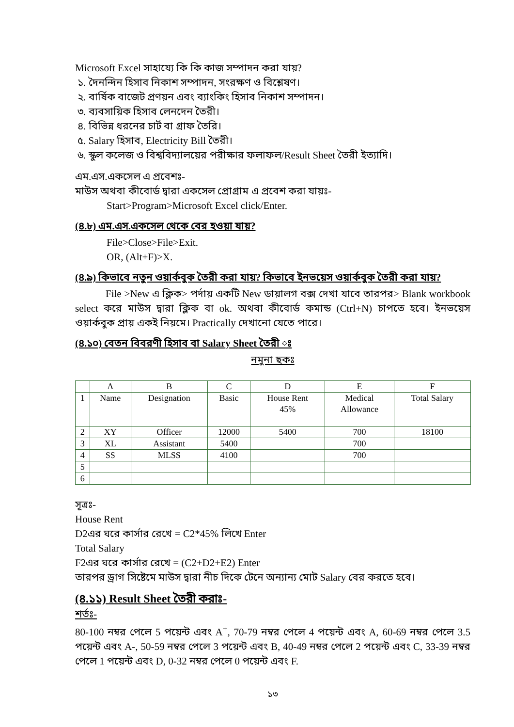Microsoft Excel সাহায্যে কি কি কাজ সম্পাদন করা যায়?
১. দৈনন্দিন হিসাব নিকাশ সম্পাদন, সংরক্ষণ ও বিশ্লেষণ।
২. বার্ষিক বাজেট প্রণয়ন এবং ব্যাংকিং হিসাব নিকাশ সম্পাদন।
৩. ব্যবসায়িক হিসাব লেনদেন তৈরী।
৪. বিভিন্ন ধরনের চার্ট বা গ্রাফ তৈরি।
৫. Salary হিসাব, Electricity Bill তৈরী।
৬. স্কুল কলেজ ও বিশ্ববিদ্যালয়ের পরীক্ষার ফলাফল/Result Sheet তৈরী ইত্যাদি।
এম.এস.একসেল এ প্রবেশঃ-
মাউস অথবা কীবোর্ড দ্বারা একসেল প্রোগ্রাম এ প্রবেশ করা যায়ঃ-
Start>Program>Microsoft Excel click/Enter.
(৪.৮) এম.এস.একসেল থেকে বের হওয়া যায়?
File>Close>File>Exit.
OR, (Alt+F)>X.
(৪.৯) কিভাবে নতুন ওয়ার্কবুক তৈরী করা যায়? কিভাবে ইনভয়েস ওয়ার্কবুক তৈরী করা যায়?
   File >New এ ক্লিক> পর্দায় একটি New ডায়ালগ বক্স দেখা যাবে তারপর> Blank workbook select করে মাউস দ্বারা ক্লিক বা ok. অথবা কীবোর্ড কমান্ড (Ctrl+N) চাপতে হবে। ইনভয়েস ওয়ার্কবুক প্রায় একই নিয়মে। Practically দেখানো যেতে পারে।
(৪.১০) বেতন বিবরণী হিসাব বা Salary Sheet তৈরী ঃ
নমুনা ছকঃ
| | A | B | C | D | E | F |
| 1 | Name | Designation | Basic | House Rent 45% | Medical Allowance | Total Salary |
| 2 | XY | Officer | 12000 | 5400 | 700 | 18100 |
| 3 | XL | Assistant | 5400 | | 700 | |
| 4 | SS | MLSS | 4100 | | 700 | |
| 5 | | | | | | |
| 6 | | | | | | |
সূত্রঃ-
House Rent
D2এর ঘরে কার্সার রেখে = C2*45% লিখে Enter
Total Salary
F2এর ঘরে কার্সার রেখে = (C2+D2+E2) Enter
তারপর ড্রাগ সিষ্টেমে মাউস দ্বারা নীচ দিকে টেনে অন্যান্য মোট Salary বের করতে হবে।
(৪.১১) Result Sheet তৈরী করাঃ-
শর্তঃ-
80-100 নম্বর পেলে 5 পয়েন্ট এবং A<sup>+</sup>, 70-79 নম্বর পেলে 4 পয়েন্ট এবং A, 60-69 নম্বর পেলে 3.5 পয়েন্ট এবং A-, 50-59 নম্বর পেলে 3 পয়েন্ট এবং B, 40-49 নম্বর পেলে 2 পয়েন্ট এবং C, 33-39 নম্বর পেলে 1 পয়েন্ট এবং D, 0-32 নম্বর পেলে 0 পয়েন্ট এবং F.
১৩